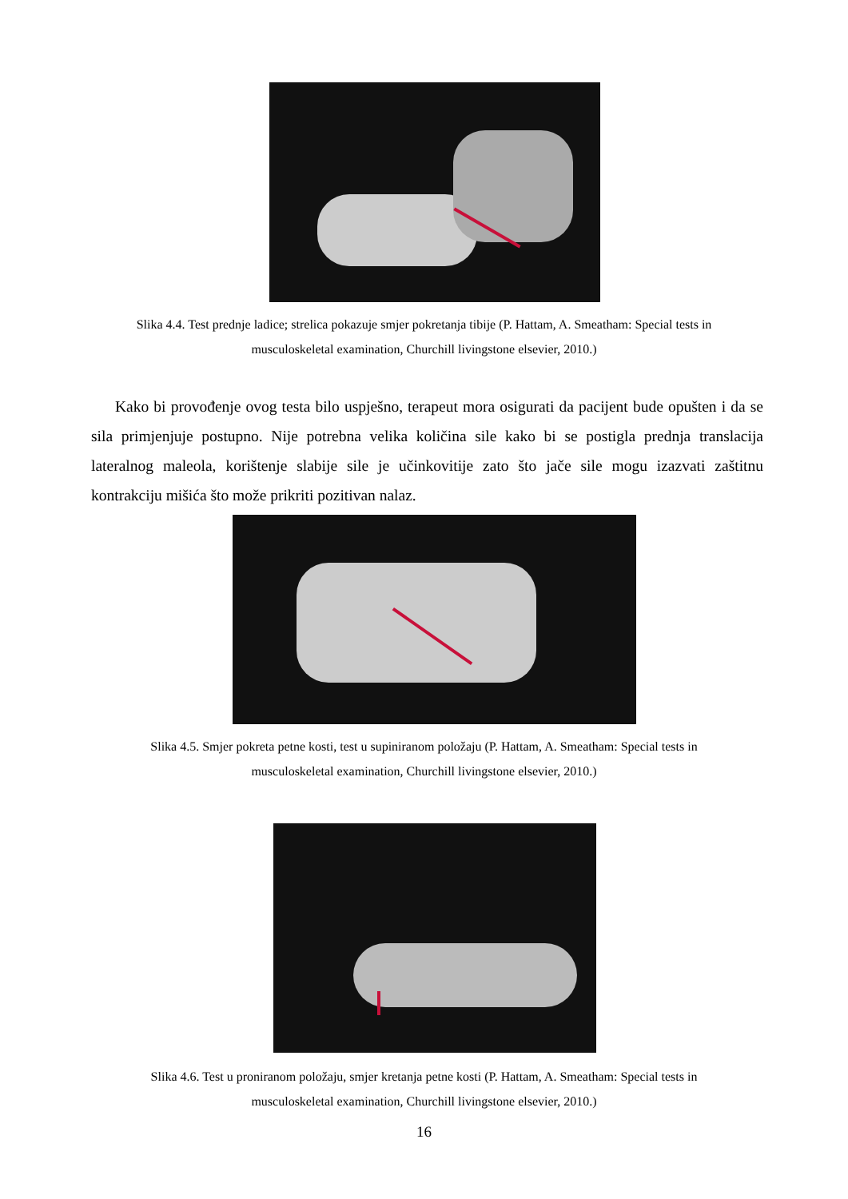Slika 4.4. Test prednje ladice; strelica pokazuje smjer pokretanja tibije (P. Hattam, A. Smeatham: Special tests in musculoskeletal examination, Churchill livingstone elsevier, 2010.)
Kako bi provođenje ovog testa bilo uspješno, terapeut mora osigurati da pacijent bude opušten i da se sila primjenjuje postupno. Nije potrebna velika količina sile kako bi se postigla prednja translacija lateralnog maleola, korištenje slabije sile je učinkovitije zato što jače sile mogu izazvati zaštitnu kontrakciju mišića što može prikriti pozitivan nalaz.
Slika 4.5. Smjer pokreta petne kosti, test u supiniranom položaju (P. Hattam, A. Smeatham: Special tests in musculoskeletal examination, Churchill livingstone elsevier, 2010.)
Slika 4.6. Test u proniranom položaju, smjer kretanja petne kosti (P. Hattam, A. Smeatham: Special tests in musculoskeletal examination, Churchill livingstone elsevier, 2010.)
16